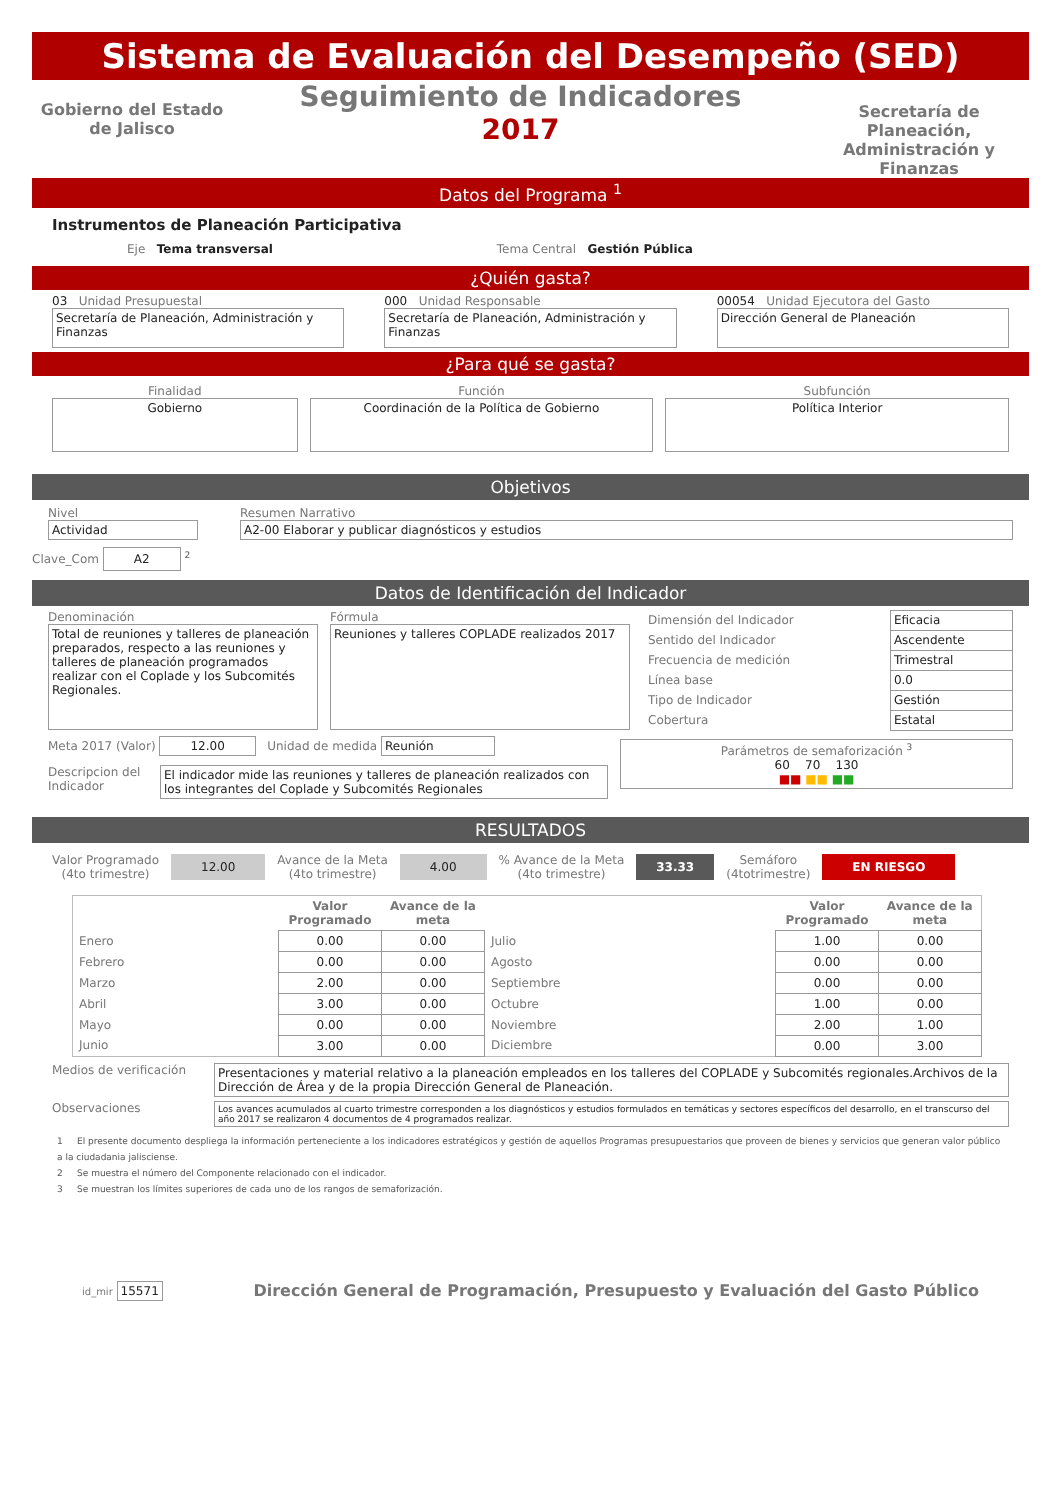Sistema de Evaluación del Desempeño (SED)
Gobierno del Estado de Jalisco
Seguimiento de Indicadores
2017
Secretaría de Planeación, Administración y Finanzas
Datos del Programa <sup>1</sup>
Instrumentos de Planeación Participativa
Eje Tema transversal Tema Central Gestión Pública
¿Quién gasta?
03 Unidad Presupuestal
Secretaría de Planeación, Administración y Finanzas
000 Unidad Responsable
Secretaría de Planeación, Administración y Finanzas
00054 Unidad Ejecutora del Gasto
Dirección General de Planeación
¿Para qué se gasta?
Finalidad
Gobierno
Función
Coordinación de la Política de Gobierno
Subfunción
Política Interior
Objetivos
Nivel
Actividad
Resumen Narrativo
A2-00 Elaborar y publicar diagnósticos y estudios
Clave_Com A2 <sup>2</sup>
Datos de Identificación del Indicador
Denominación
Total de reuniones y talleres de planeación preparados, respecto a las reuniones y talleres de planeación programados realizar con el Coplade y los Subcomités Regionales.
Fórmula
Reuniones y talleres COPLADE realizados 2017
| Dimensión del Indicador | Eficacia |
| Sentido del Indicador | Ascendente |
| Frecuencia de medición | Trimestral |
| Línea base | 0.0 |
| Tipo de Indicador | Gestión |
| Cobertura | Estatal |
Meta 2017 (Valor) 12.00 Unidad de medida Reunión
Descripcion del Indicador
El indicador mide las reuniones y talleres de planeación realizados con los integrantes del Coplade y Subcomités Regionales
Parámetros de semaforización <sup>3</sup>
60 70 130
■■ ■■ ■■
RESULTADOS
Valor Programado
(4to trimestre) 12.00 Avance de la Meta
(4to trimestre) 4.00 % Avance de la Meta
(4to trimestre) 33.33 Semáforo
(4totrimestre) EN RIESGO
| | Valor Programado | Avance de la meta | | Valor Programado | Avance de la meta |
| --- | --- | --- | --- | --- | --- |
| Enero | 0.00 | 0.00 | Julio | 1.00 | 0.00 |
| Febrero | 0.00 | 0.00 | Agosto | 0.00 | 0.00 |
| Marzo | 2.00 | 0.00 | Septiembre | 0.00 | 0.00 |
| Abril | 3.00 | 0.00 | Octubre | 1.00 | 0.00 |
| Mayo | 0.00 | 0.00 | Noviembre | 2.00 | 1.00 |
| Junio | 3.00 | 0.00 | Diciembre | 0.00 | 3.00 |
Medios de verificación
Presentaciones y material relativo a la planeación empleados en los talleres del COPLADE y Subcomités regionales.Archivos de la Dirección de Área y de la propia Dirección General de Planeación.
Observaciones
Los avances acumulados al cuarto trimestre corresponden a los diagnósticos y estudios formulados en temáticas y sectores específicos del desarrollo, en el transcurso del año 2017 se realizaron 4 documentos de 4 programados realizar.
1 El presente documento despliega la información perteneciente a los indicadores estratégicos y gestión de aquellos Programas presupuestarios que proveen de bienes y servicios que generan valor público a la ciudadania jalisciense.
2 Se muestra el número del Componente relacionado con el indicador.
3 Se muestran los límites superiores de cada uno de los rangos de semaforización.
id_mir 15571 Dirección General de Programación, Presupuesto y Evaluación del Gasto Público